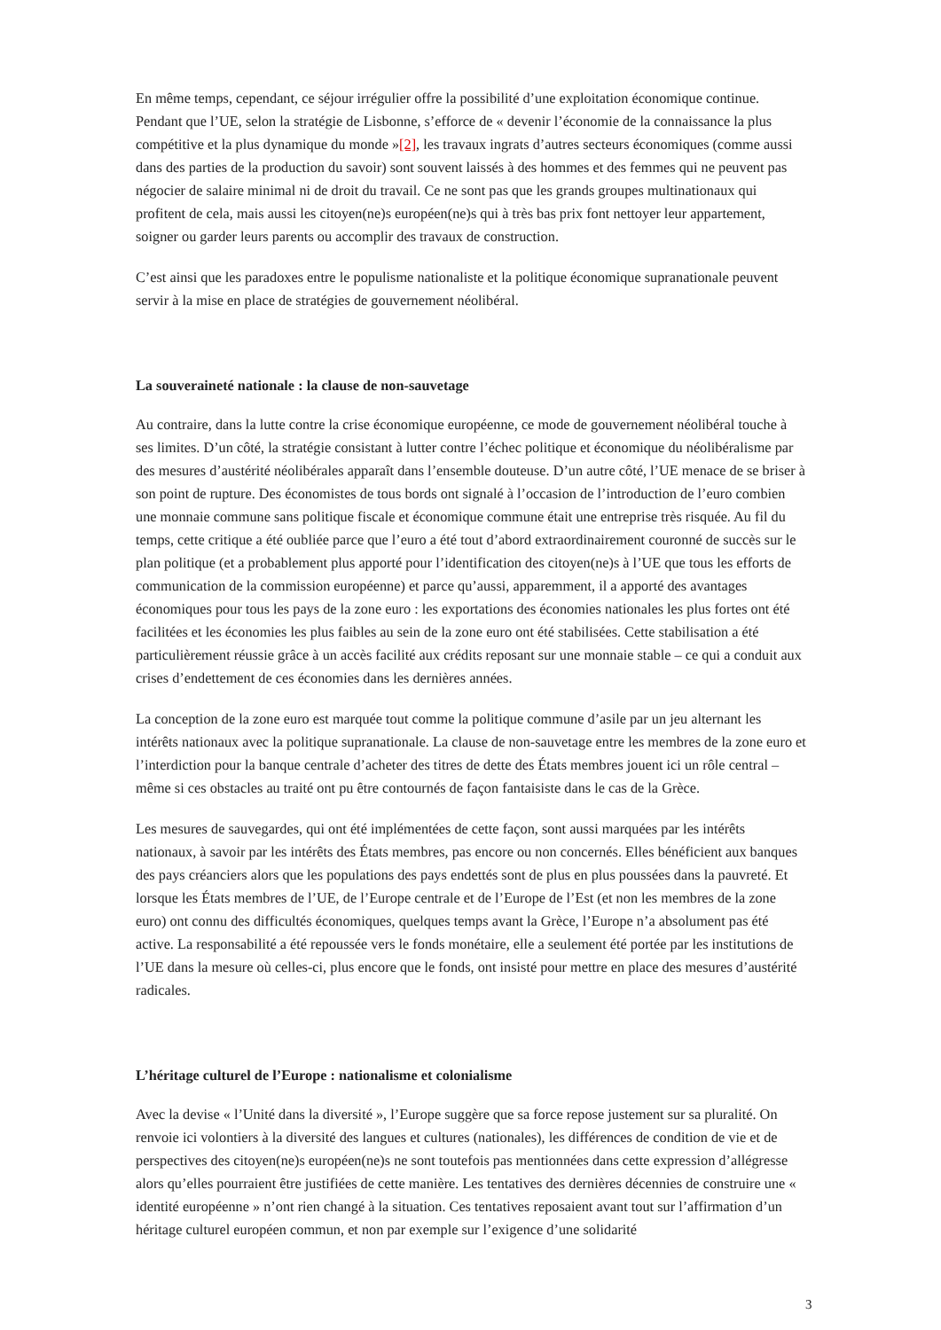En même temps, cependant, ce séjour irrégulier offre la possibilité d’une exploitation économique continue. Pendant que l’UE, selon la stratégie de Lisbonne, s’efforce de « devenir l’économie de la connaissance la plus compétitive et la plus dynamique du monde »[2], les travaux ingrats d’autres secteurs économiques (comme aussi dans des parties de la production du savoir) sont souvent laissés à des hommes et des femmes qui ne peuvent pas négocier de salaire minimal ni de droit du travail. Ce ne sont pas que les grands groupes multinationaux qui profitent de cela, mais aussi les citoyen(ne)s européen(ne)s qui à très bas prix font nettoyer leur appartement, soigner ou garder leurs parents ou accomplir des travaux de construction.
C’est ainsi que les paradoxes entre le populisme nationaliste et la politique économique supranationale peuvent servir à la mise en place de stratégies de gouvernement néolibéral.
La souveraineté nationale : la clause de non-sauvetage
Au contraire, dans la lutte contre la crise économique européenne, ce mode de gouvernement néolibéral touche à ses limites. D’un côté, la stratégie consistant à lutter contre l’échec politique et économique du néolibéralisme par des mesures d’austérité néolibérales apparaît dans l’ensemble douteuse. D’un autre côté, l’UE menace de se briser à son point de rupture. Des économistes de tous bords ont signalé à l’occasion de l’introduction de l’euro combien une monnaie commune sans politique fiscale et économique commune était une entreprise très risquée. Au fil du temps, cette critique a été oubliée parce que l’euro a été tout d’abord extraordinairement couronné de succès sur le plan politique (et a probablement plus apporté pour l’identification des citoyen(ne)s à l’UE que tous les efforts de communication de la commission européenne) et parce qu’aussi, apparemment, il a apporté des avantages économiques pour tous les pays de la zone euro : les exportations des économies nationales les plus fortes ont été facilitées et les économies les plus faibles au sein de la zone euro ont été stabilisées. Cette stabilisation a été particulièrement réussie grâce à un accès facilité aux crédits reposant sur une monnaie stable – ce qui a conduit aux crises d’endettement de ces économies dans les dernières années.
La conception de la zone euro est marquée tout comme la politique commune d’asile par un jeu alternant les intérêts nationaux avec la politique supranationale. La clause de non-sauvetage entre les membres de la zone euro et l’interdiction pour la banque centrale d’acheter des titres de dette des États membres jouent ici un rôle central – même si ces obstacles au traité ont pu être contournés de façon fantaisiste dans le cas de la Grèce.
Les mesures de sauvegardes, qui ont été implémentées de cette façon, sont aussi marquées par les intérêts nationaux, à savoir par les intérêts des États membres, pas encore ou non concernés. Elles bénéficient aux banques des pays créanciers alors que les populations des pays endettés sont de plus en plus poussées dans la pauvreté. Et lorsque les États membres de l’UE, de l’Europe centrale et de l’Europe de l’Est (et non les membres de la zone euro) ont connu des difficultés économiques, quelques temps avant la Grèce, l’Europe n’a absolument pas été active. La responsabilité a été repoussée vers le fonds monétaire, elle a seulement été portée par les institutions de l’UE dans la mesure où celles-ci, plus encore que le fonds, ont insisté pour mettre en place des mesures d’austérité radicales.
L’héritage culturel de l’Europe : nationalisme et colonialisme
Avec la devise « l’Unité dans la diversité », l’Europe suggère que sa force repose justement sur sa pluralité. On renvoie ici volontiers à la diversité des langues et cultures (nationales), les différences de condition de vie et de perspectives des citoyen(ne)s européen(ne)s ne sont toutefois pas mentionnées dans cette expression d’allégresse alors qu’elles pourraient être justifiées de cette manière. Les tentatives des dernières décennies de construire une « identité européenne » n’ont rien changé à la situation. Ces tentatives reposaient avant tout sur l’affirmation d’un héritage culturel européen commun, et non par exemple sur l’exigence d’une solidarité
3